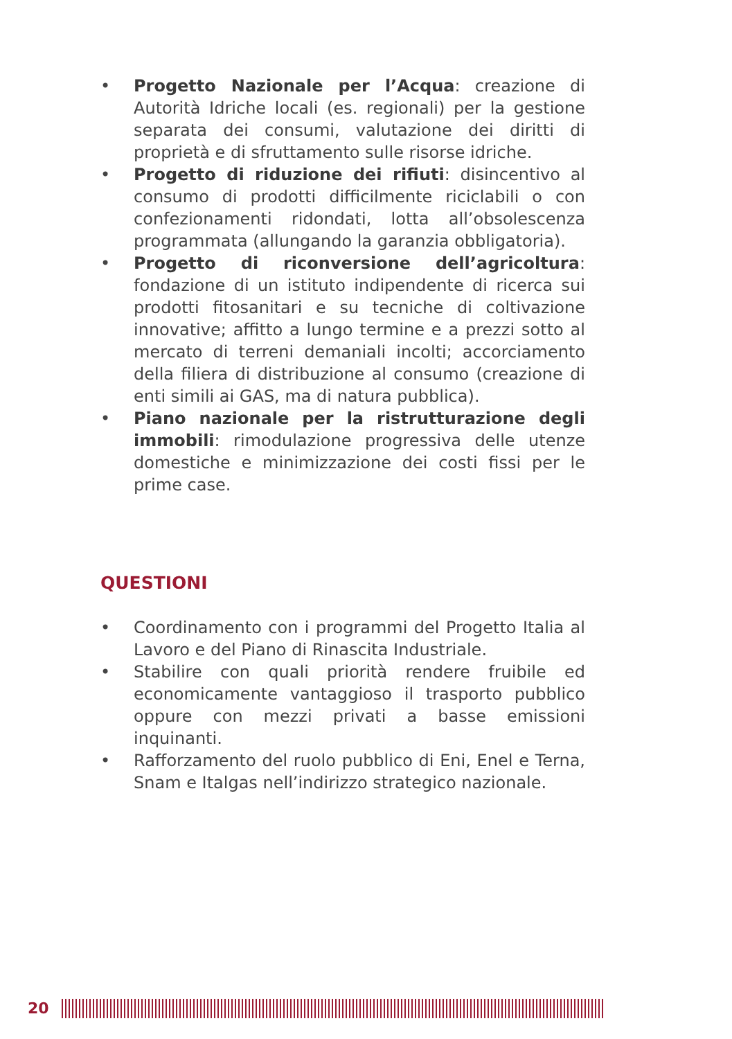• Progetto Nazionale per l’Acqua: creazione di Autorità Idriche locali (es. regionali) per la gestione separata dei consumi, valutazione dei diritti di proprietà e di sfruttamento sulle risorse idriche.
• Progetto di riduzione dei rifiuti: disincentivo al consumo di prodotti difficilmente riciclabili o con confezionamenti ridondati, lotta all’obsolescenza programmata (allungando la garanzia obbligatoria).
• Progetto di riconversione dell’agricoltura: fondazione di un istituto indipendente di ricerca sui prodotti fitosanitari e su tecniche di coltivazione innovative; affitto a lungo termine e a prezzi sotto al mercato di terreni demaniali incolti; accorciamento della filiera di distribuzione al consumo (creazione di enti simili ai GAS, ma di natura pubblica).
• Piano nazionale per la ristrutturazione degli immobili: rimodulazione progressiva delle utenze domestiche e minimizzazione dei costi fissi per le prime case.
QUESTIONI
• Coordinamento con i programmi del Progetto Italia al Lavoro e del Piano di Rinascita Industriale.
• Stabilire con quali priorità rendere fruibile ed economicamente vantaggioso il trasporto pubblico oppure con mezzi privati a basse emissioni inquinanti.
• Rafforzamento del ruolo pubblico di Eni, Enel e Terna, Snam e Italgas nell’indirizzo strategico nazionale.
20